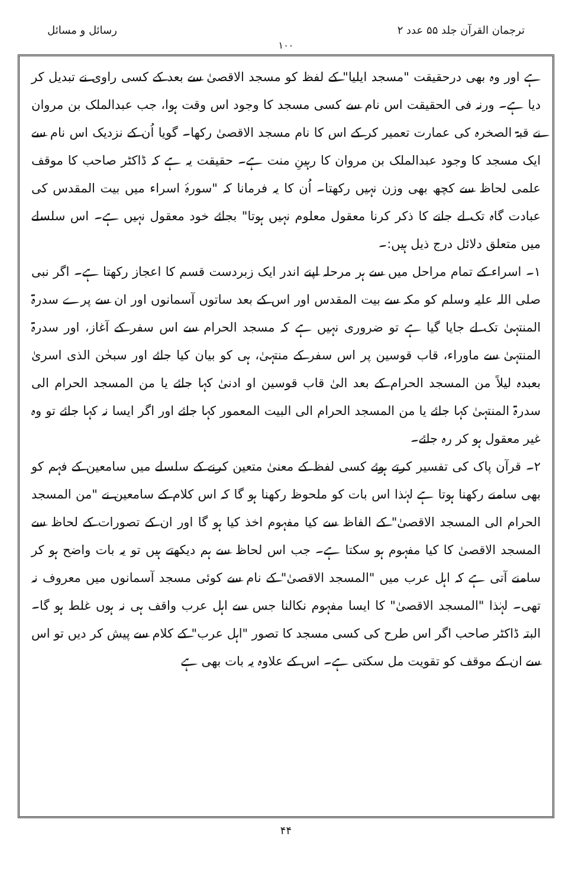ترجمان القرآن جلد ۵۵ عدد ۲ رسائل و مسائل
۱۰۰
ہے اور وہ بھی درحقیقت "مسجد ایلیا" کے لفظ کو مسجد الاقصیٰ سے بعد کے کسی راوی نے تبدیل کر دیا ہے۔ ورنہ فی الحقیقت اس نام سے کسی مسجد کا وجود اس وقت ہوا، جب عبدالملک بن مروان نے قبۃ الصخرہ کی عمارت تعمیر کر کے اس کا نام مسجد الاقصیٰ رکھا۔ گویا اُن کے نزدیک اس نام سے ایک مسجد کا وجود عبدالملک بن مروان کا رہینِ منت ہے۔ حقیقت یہ ہے کہ ڈاکٹر صاحب کا موقف علمی لحاظ سے کچھ بھی وزن نہیں رکھتا۔ اُن کا یہ فرمانا کہ "سورۂ اسراء میں بیت المقدس کی عبادت گاہ تک لے جانے کا ذکر کرنا معقول معلوم نہیں ہوتا" بجائے خود معقول نہیں ہے۔ اس سلسلے میں متعلق دلائل درج ذیل ہیں:۔
۱۔ اسراء کے تمام مراحل میں سے ہر مرحلہ اپنے اندر ایک زبردست قسم کا اعجاز رکھتا ہے۔ اگر نبی صلی اللہ علیہ وسلم کو مکہ سے بیت المقدس اور اس کے بعد ساتوں آسمانوں اور ان سے پرے سدرۃ المنتہیٰ تک لے جایا گیا ہے تو ضروری نہیں ہے کہ مسجد الحرام سے اس سفر کے آغاز، اور سدرۃ المنتہیٰ سے ماوراء، قاب قوسین پر اس سفر کے منتہیٰ، ہی کو بیان کیا جائے اور سبحٰن الذی اسریٰ بعبدہ لیلاً من المسجد الحرام کے بعد الیٰ قاب قوسین او ادنیٰ کہا جائے یا من المسجد الحرام الی سدرۃ المنتہیٰ کہا جائے یا من المسجد الحرام الی البیت المعمور کہا جائے اور اگر ایسا نہ کہا جائے تو وہ غیر معقول ہو کر رہ جائے۔
۲۔ قرآن پاک کی تفسیر کرتے ہوئے کسی لفظ کے معنیٰ متعین کرنے کے سلسلے میں سامعین کے فہم کو بھی سامنے رکھنا ہوتا ہے لہٰذا اس بات کو ملحوظ رکھنا ہو گا کہ اس کلام کے سامعین نے "من المسجد الحرام الی المسجد الاقصیٰ" کے الفاظ سے کیا مفہوم اخذ کیا ہو گا اور ان کے تصورات کے لحاظ سے المسجد الاقصیٰ کا کیا مفہوم ہو سکتا ہے۔ جب اس لحاظ سے ہم دیکھتے ہیں تو یہ بات واضح ہو کر سامنے آتی ہے کہ اہل عرب میں "المسجد الاقصیٰ" کے نام سے کوئی مسجد آسمانوں میں معروف نہ تھی۔ لہٰذا "المسجد الاقصیٰ" کا ایسا مفہوم نکالنا جس سے اہل عرب واقف ہی نہ ہوں غلط ہو گا۔ البتہ ڈاکٹر صاحب اگر اس طرح کی کسی مسجد کا تصور "اہل عرب" کے کلام سے پیش کر دیں تو اس سے ان کے موقف کو تقویت مل سکتی ہے۔ اس کے علاوہ یہ بات بھی ہے
۴۴